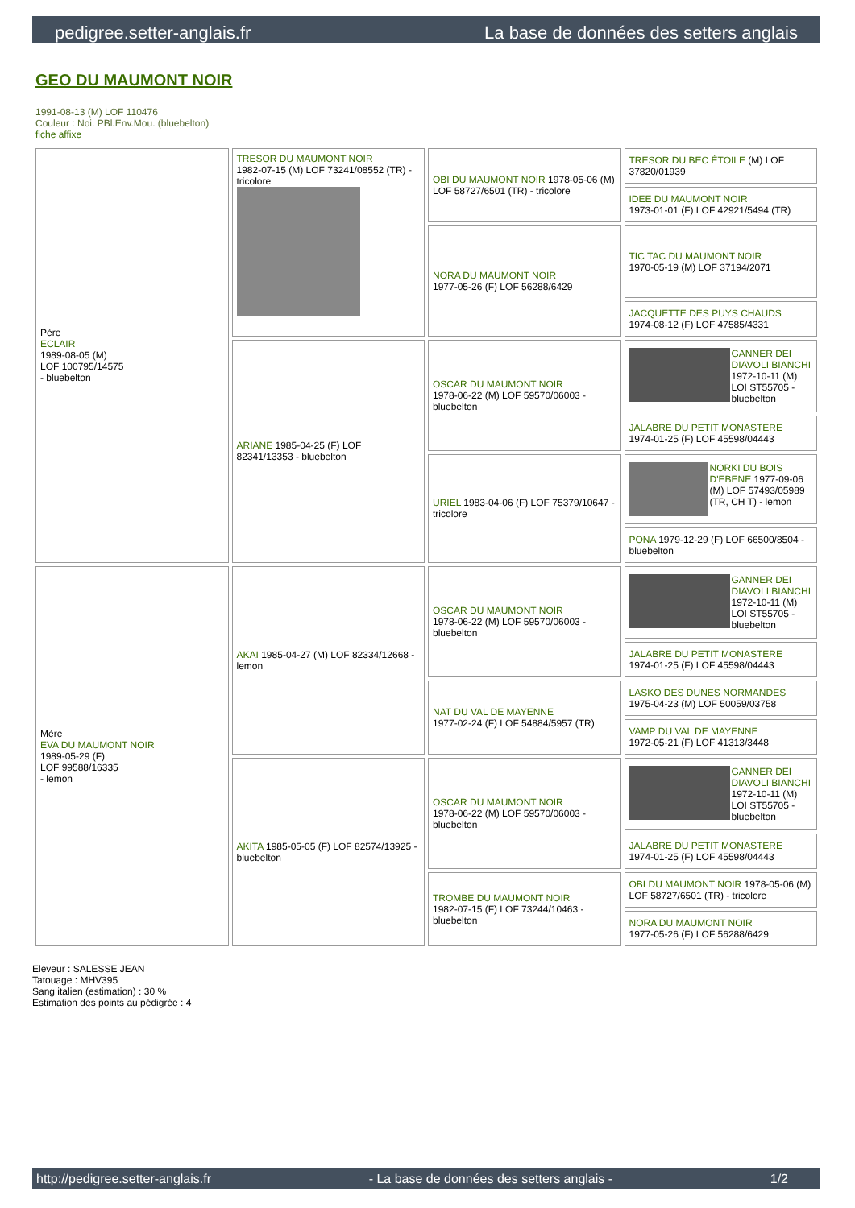pedigree.setter-anglais.fr La base de données des setters anglais
GEO DU MAUMONT NOIR
1991-08-13 (M) LOF 110476
Couleur : Noi. PBl.Env.Mou. (bluebelton)
fiche affixe
| Père ECLAIR 1989-08-05 (M) LOF 100795/14575 - bluebelton | TRESOR DU MAUMONT NOIR 1982-07-15 (M) LOF 73241/08552 (TR) - tricolore | OBI DU MAUMONT NOIR 1978-05-06 (M) LOF 58727/6501 (TR) - tricolore | TRESOR DU BEC ÉTOILE (M) LOF 37820/01939 |
| | | | IDEE DU MAUMONT NOIR 1973-01-01 (F) LOF 42921/5494 (TR) |
| | | NORA DU MAUMONT NOIR 1977-05-26 (F) LOF 56288/6429 | TIC TAC DU MAUMONT NOIR 1970-05-19 (M) LOF 37194/2071 |
| | | | JACQUETTE DES PUYS CHAUDS 1974-08-12 (F) LOF 47585/4331 |
| | ARIANE 1985-04-25 (F) LOF 82341/13353 - bluebelton | OSCAR DU MAUMONT NOIR 1978-06-22 (M) LOF 59570/06003 - bluebelton | GANNER DEI DIAVOLI BIANCHI 1972-10-11 (M) LOI ST55705 - bluebelton |
| | | | JALABRE DU PETIT MONASTERE 1974-01-25 (F) LOF 45598/04443 |
| | | URIEL 1983-04-06 (F) LOF 75379/10647 - tricolore | NORKI DU BOIS D'EBENE 1977-09-06 (M) LOF 57493/05989 (TR, CH T) - lemon |
| | | | PONA 1979-12-29 (F) LOF 66500/8504 - bluebelton |
| Mère EVA DU MAUMONT NOIR 1989-05-29 (F) LOF 99588/16335 - lemon | AKAI 1985-04-27 (M) LOF 82334/12668 - lemon | OSCAR DU MAUMONT NOIR 1978-06-22 (M) LOF 59570/06003 - bluebelton | GANNER DEI DIAVOLI BIANCHI 1972-10-11 (M) LOI ST55705 - bluebelton |
| | | | JALABRE DU PETIT MONASTERE 1974-01-25 (F) LOF 45598/04443 |
| | | NAT DU VAL DE MAYENNE 1977-02-24 (F) LOF 54884/5957 (TR) | LASKO DES DUNES NORMANDES 1975-04-23 (M) LOF 50059/03758 |
| | | | VAMP DU VAL DE MAYENNE 1972-05-21 (F) LOF 41313/3448 |
| | AKITA 1985-05-05 (F) LOF 82574/13925 - bluebelton | OSCAR DU MAUMONT NOIR 1978-06-22 (M) LOF 59570/06003 - bluebelton | GANNER DEI DIAVOLI BIANCHI 1972-10-11 (M) LOI ST55705 - bluebelton |
| | | | JALABRE DU PETIT MONASTERE 1974-01-25 (F) LOF 45598/04443 |
| | | TROMBE DU MAUMONT NOIR 1982-07-15 (F) LOF 73244/10463 - bluebelton | OBI DU MAUMONT NOIR 1978-05-06 (M) LOF 58727/6501 (TR) - tricolore |
| | | | NORA DU MAUMONT NOIR 1977-05-26 (F) LOF 56288/6429 |
Eleveur : SALESSE JEAN
Tatouage : MHV395
Sang italien (estimation) : 30 %
Estimation des points au pédigrée : 4
http://pedigree.setter-anglais.fr - La base de données des setters anglais - 1/2